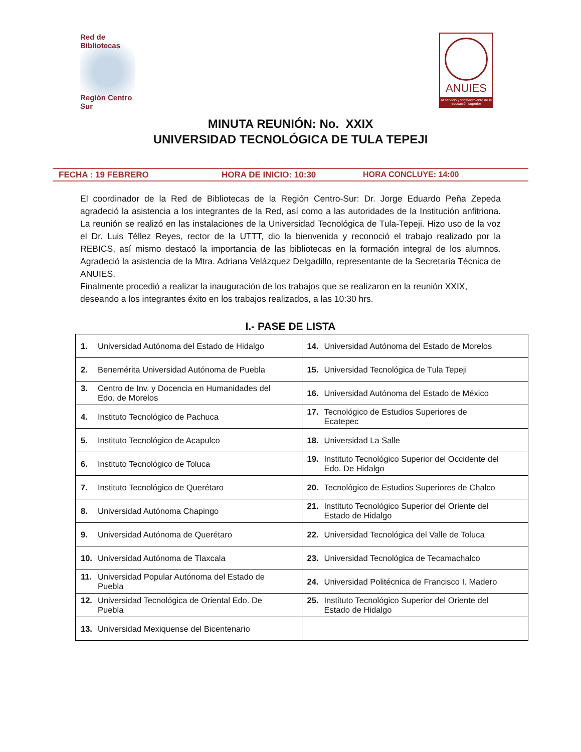Red de Bibliotecas
Región Centro Sur
ANUIES
Al servicio y fortalecimiento de la educación superior
MINUTA REUNIÓN: No. XXIX
UNIVERSIDAD TECNOLÓGICA DE TULA TEPEJI
FECHA : 19 FEBRERO HORA DE INICIO: 10:30 HORA CONCLUYE: 14:00
El coordinador de la Red de Bibliotecas de la Región Centro-Sur: Dr. Jorge Eduardo Peña Zepeda agradeció la asistencia a los integrantes de la Red, así como a las autoridades de la Institución anfitriona. La reunión se realizó en las instalaciones de la Universidad Tecnológica de Tula-Tepeji. Hizo uso de la voz el Dr. Luis Téllez Reyes, rector de la UTTT, dio la bienvenida y reconoció el trabajo realizado por la REBICS, así mismo destacó la importancia de las bibliotecas en la formación integral de los alumnos. Agradeció la asistencia de la Mtra. Adriana Velázquez Delgadillo, representante de la Secretaría Técnica de ANUIES.
Finalmente procedió a realizar la inauguración de los trabajos que se realizaron en la reunión XXIX, deseando a los integrantes éxito en los trabajos realizados, a las 10:30 hrs.
I.- PASE DE LISTA
| 1. Universidad Autónoma del Estado de Hidalgo | 14. Universidad Autónoma del Estado de Morelos |
| 2. Benemérita Universidad Autónoma de Puebla | 15. Universidad Tecnológica de Tula Tepeji |
| 3. Centro de Inv. y Docencia en Humanidades del Edo. de Morelos | 16. Universidad Autónoma del Estado de México |
| 4. Instituto Tecnológico de Pachuca | 17. Tecnológico de Estudios Superiores de Ecatepec |
| 5. Instituto Tecnológico de Acapulco | 18. Universidad La Salle |
| 6. Instituto Tecnológico de Toluca | 19. Instituto Tecnológico Superior del Occidente del Edo. De Hidalgo |
| 7. Instituto Tecnológico de Querétaro | 20. Tecnológico de Estudios Superiores de Chalco |
| 8. Universidad Autónoma Chapingo | 21. Instituto Tecnológico Superior del Oriente del Estado de Hidalgo |
| 9. Universidad Autónoma de Querétaro | 22. Universidad Tecnológica del Valle de Toluca |
| 10. Universidad Autónoma de Tlaxcala | 23. Universidad Tecnológica de Tecamachalco |
| 11. Universidad Popular Autónoma del Estado de Puebla | 24. Universidad Politécnica de Francisco I. Madero |
| 12. Universidad Tecnológica de Oriental Edo. De Puebla | 25. Instituto Tecnológico Superior del Oriente del Estado de Hidalgo |
| 13. Universidad Mexiquense del Bicentenario | |